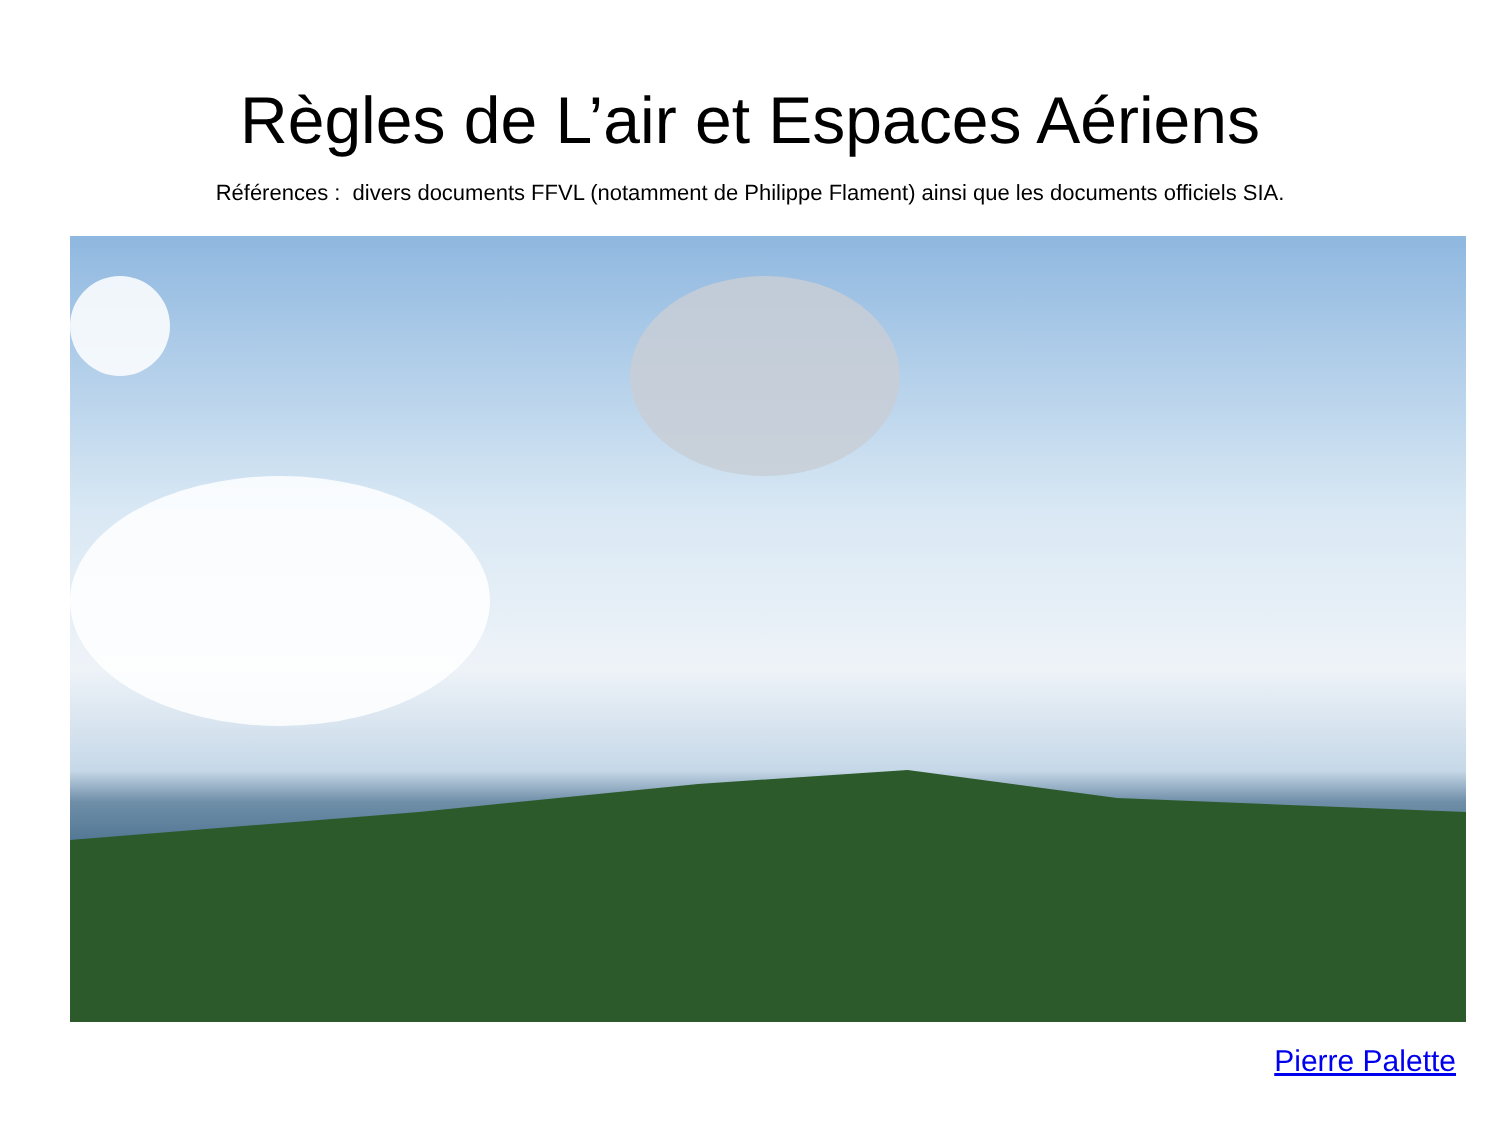Règles de L’air et Espaces Aériens
Références : divers documents FFVL (notamment de Philippe Flament) ainsi que les documents officiels SIA.
Pierre Palette